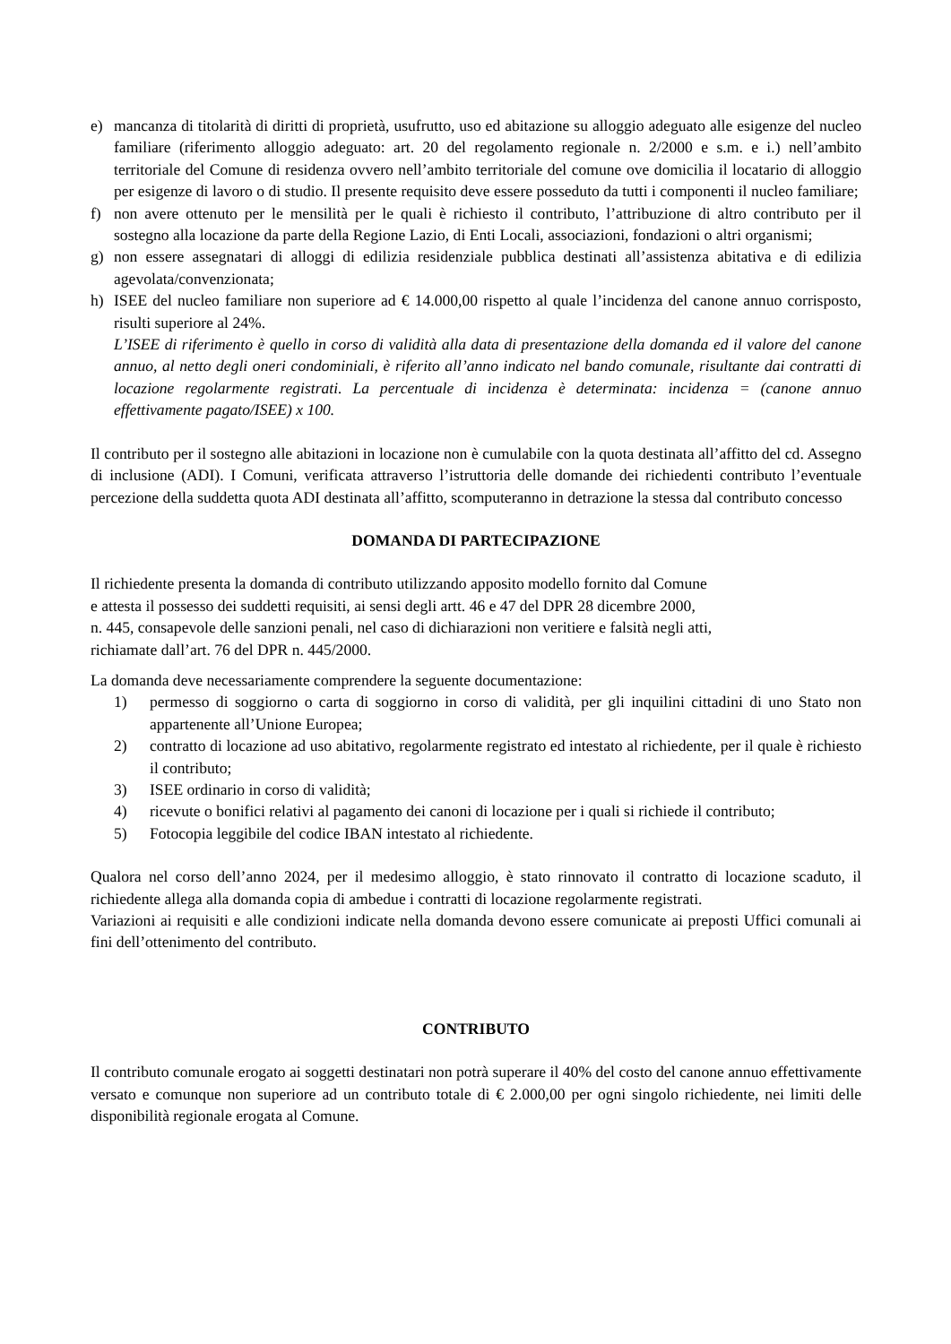e) mancanza di titolarità di diritti di proprietà, usufrutto, uso ed abitazione su alloggio adeguato alle esigenze del nucleo familiare (riferimento alloggio adeguato: art. 20 del regolamento regionale n. 2/2000 e s.m. e i.) nell’ambito territoriale del Comune di residenza ovvero nell’ambito territoriale del comune ove domicilia il locatario di alloggio per esigenze di lavoro o di studio. Il presente requisito deve essere posseduto da tutti i componenti il nucleo familiare;
f) non avere ottenuto per le mensilità per le quali è richiesto il contributo, l’attribuzione di altro contributo per il sostegno alla locazione da parte della Regione Lazio, di Enti Locali, associazioni, fondazioni o altri organismi;
g) non essere assegnatari di alloggi di edilizia residenziale pubblica destinati all’assistenza abitativa e di edilizia agevolata/convenzionata;
h) ISEE del nucleo familiare non superiore ad € 14.000,00 rispetto al quale l’incidenza del canone annuo corrisposto, risulti superiore al 24%.
L’ISEE di riferimento è quello in corso di validità alla data di presentazione della domanda ed il valore del canone annuo, al netto degli oneri condominiali, è riferito all’anno indicato nel bando comunale, risultante dai contratti di locazione regolarmente registrati. La percentuale di incidenza è determinata: incidenza = (canone annuo effettivamente pagato/ISEE) x 100.
Il contributo per il sostegno alle abitazioni in locazione non è cumulabile con la quota destinata all’affitto del cd. Assegno di inclusione (ADI). I Comuni, verificata attraverso l’istruttoria delle domande dei richiedenti contributo l’eventuale percezione della suddetta quota ADI destinata all’affitto, scomputeranno in detrazione la stessa dal contributo concesso
DOMANDA DI PARTECIPAZIONE
Il richiedente presenta la domanda di contributo utilizzando apposito modello fornito dal Comune
e attesta il possesso dei suddetti requisiti, ai sensi degli artt. 46 e 47 del DPR 28 dicembre 2000,
n. 445, consapevole delle sanzioni penali, nel caso di dichiarazioni non veritiere e falsità negli atti,
richiamate dall’art. 76 del DPR n. 445/2000.
La domanda deve necessariamente comprendere la seguente documentazione:
1) permesso di soggiorno o carta di soggiorno in corso di validità, per gli inquilini cittadini di uno Stato non appartenente all’Unione Europea;
2) contratto di locazione ad uso abitativo, regolarmente registrato ed intestato al richiedente, per il quale è richiesto il contributo;
3) ISEE ordinario in corso di validità;
4) ricevute o bonifici relativi al pagamento dei canoni di locazione per i quali si richiede il contributo;
5) Fotocopia leggibile del codice IBAN intestato al richiedente.
Qualora nel corso dell’anno 2024, per il medesimo alloggio, è stato rinnovato il contratto di locazione scaduto, il richiedente allega alla domanda copia di ambedue i contratti di locazione regolarmente registrati.
Variazioni ai requisiti e alle condizioni indicate nella domanda devono essere comunicate ai preposti Uffici comunali ai fini dell’ottenimento del contributo.
CONTRIBUTO
Il contributo comunale erogato ai soggetti destinatari non potrà superare il 40% del costo del canone annuo effettivamente versato e comunque non superiore ad un contributo totale di € 2.000,00 per ogni singolo richiedente, nei limiti delle disponibilità regionale erogata al Comune.